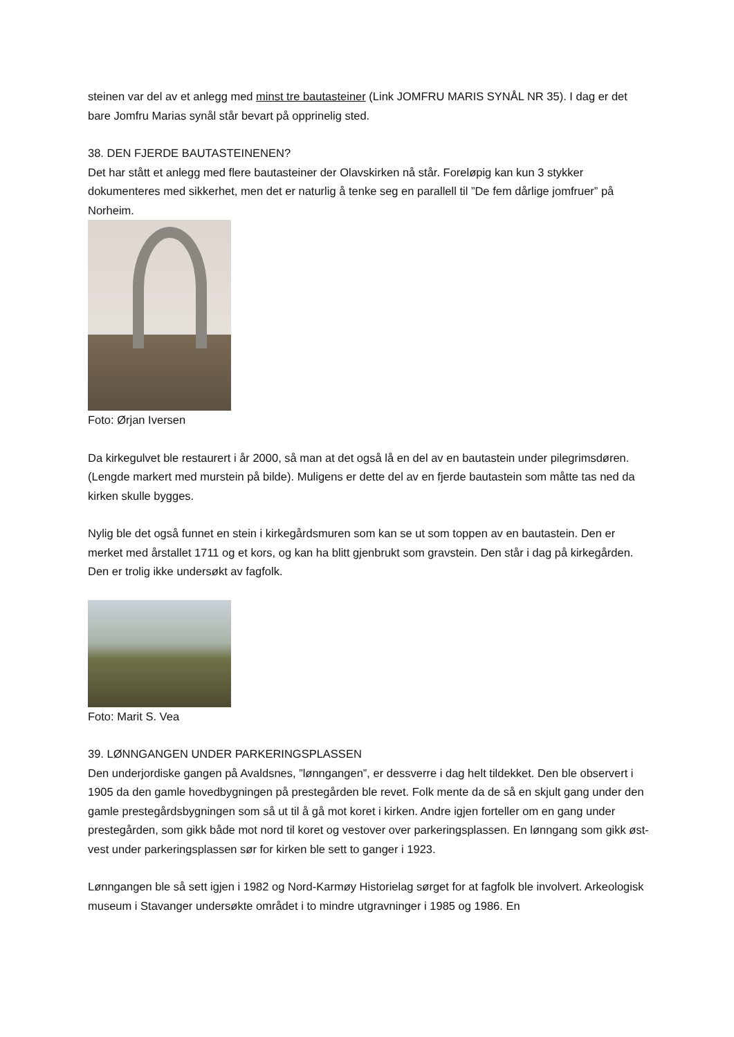steinen var del av et anlegg med minst tre bautasteiner (Link JOMFRU MARIS SYNÅL NR 35). I dag er det bare Jomfru Marias synål står bevart på opprinelig sted.
38. DEN FJERDE BAUTASTEINENEN?
Det har stått et anlegg med flere bautasteiner der Olavskirken nå står. Foreløpig kan kun 3 stykker dokumenteres med sikkerhet, men det er naturlig å tenke seg en parallell til ”De fem dårlige jomfruer” på Norheim.
Foto: Ørjan Iversen
Da kirkegulvet ble restaurert i år 2000, så man at det også lå en del av en bautastein under pilegrimsdøren. (Lengde markert med murstein på bilde). Muligens er dette del av en fjerde bautastein som måtte tas ned da kirken skulle bygges.
Nylig ble det også funnet en stein i kirkegårdsmuren som kan se ut som toppen av en bautastein. Den er merket med årstallet 1711 og et kors, og kan ha blitt gjenbrukt som gravstein. Den står i dag på kirkegården. Den er trolig ikke undersøkt av fagfolk.
Foto: Marit S. Vea
39. LØNNGANGEN UNDER PARKERINGSPLASSEN
Den underjordiske gangen på Avaldsnes, ”lønngangen”, er dessverre i dag helt tildekket. Den ble observert i 1905 da den gamle hovedbygningen på prestegården ble revet. Folk mente da de så en skjult gang under den gamle prestegårdsbygningen som så ut til å gå mot koret i kirken. Andre igjen forteller om en gang under prestegården, som gikk både mot nord til koret og vestover over parkeringsplassen. En lønngang som gikk øst-vest under parkeringsplassen sør for kirken ble sett to ganger i 1923.
Lønngangen ble så sett igjen i 1982 og Nord-Karmøy Historielag sørget for at fagfolk ble involvert. Arkeologisk museum i Stavanger undersøkte området i to mindre utgravninger i 1985 og 1986. En